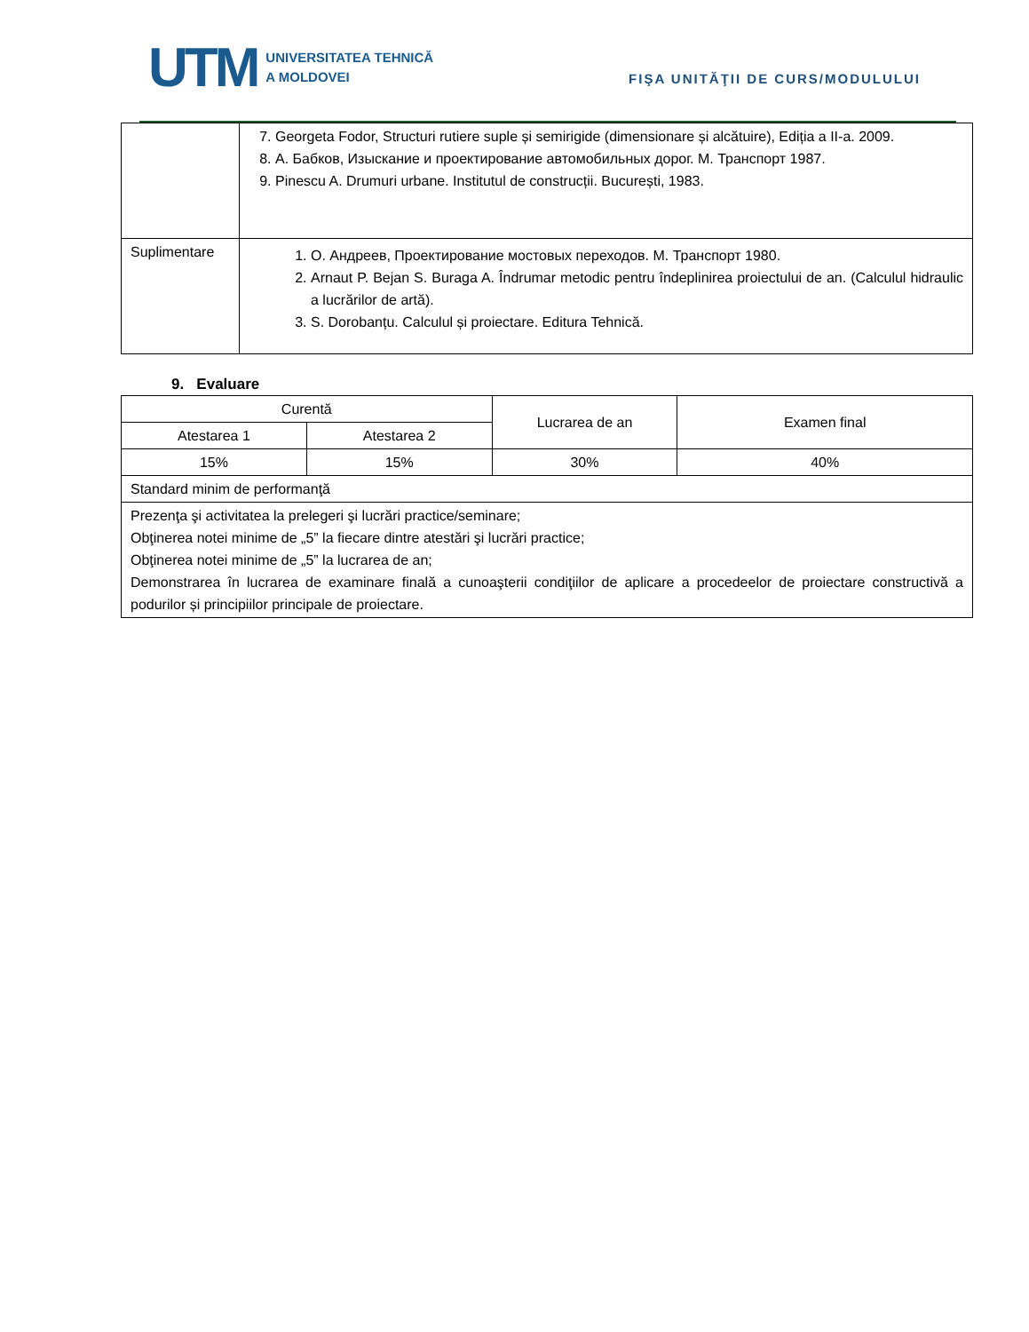UTM
UNIVERSITATEA TEHNICĂ
A MOLDOVEI
FIŞA UNITĂŢII DE CURS/MODULULUI
| | 7. Georgeta Fodor, Structuri rutiere suple și semirigide (dimensionare și alcătuire), Ediția a II-a. 2009. 8. А. Бабков, Изыскание и проектирование автомобильных дорог. М. Транспорт 1987. 9. Pinescu A. Drumuri urbane. Institutul de construcții. București, 1983. |
| Suplimentare | 1. О. Андреев, Проектирование мостовых переходов. М. Транспорт 1980. 2. Arnaut P. Bejan S. Buraga A. Îndrumar metodic pentru îndeplinirea proiectului de an. (Calculul hidraulic a lucrărilor de artă). 3. S. Dorobanțu. Calculul și proiectare. Editura Tehnică. |
9. Evaluare
| Curentă | | Lucrarea de an | Examen final |
| Atestarea 1 | Atestarea 2 | | |
| 15% | 15% | 30% | 40% |
| Standard minim de performanţă | | | |
| Prezenţa şi activitatea la prelegeri şi lucrări practice/seminare; Obţinerea notei minime de „5” la fiecare dintre atestări şi lucrări practice; Obţinerea notei minime de „5” la lucrarea de an; Demonstrarea în lucrarea de examinare finală a cunoaşterii condiţiilor de aplicare a procedeelor de proiectare constructivă a podurilor și principiilor principale de proiectare. | | | |